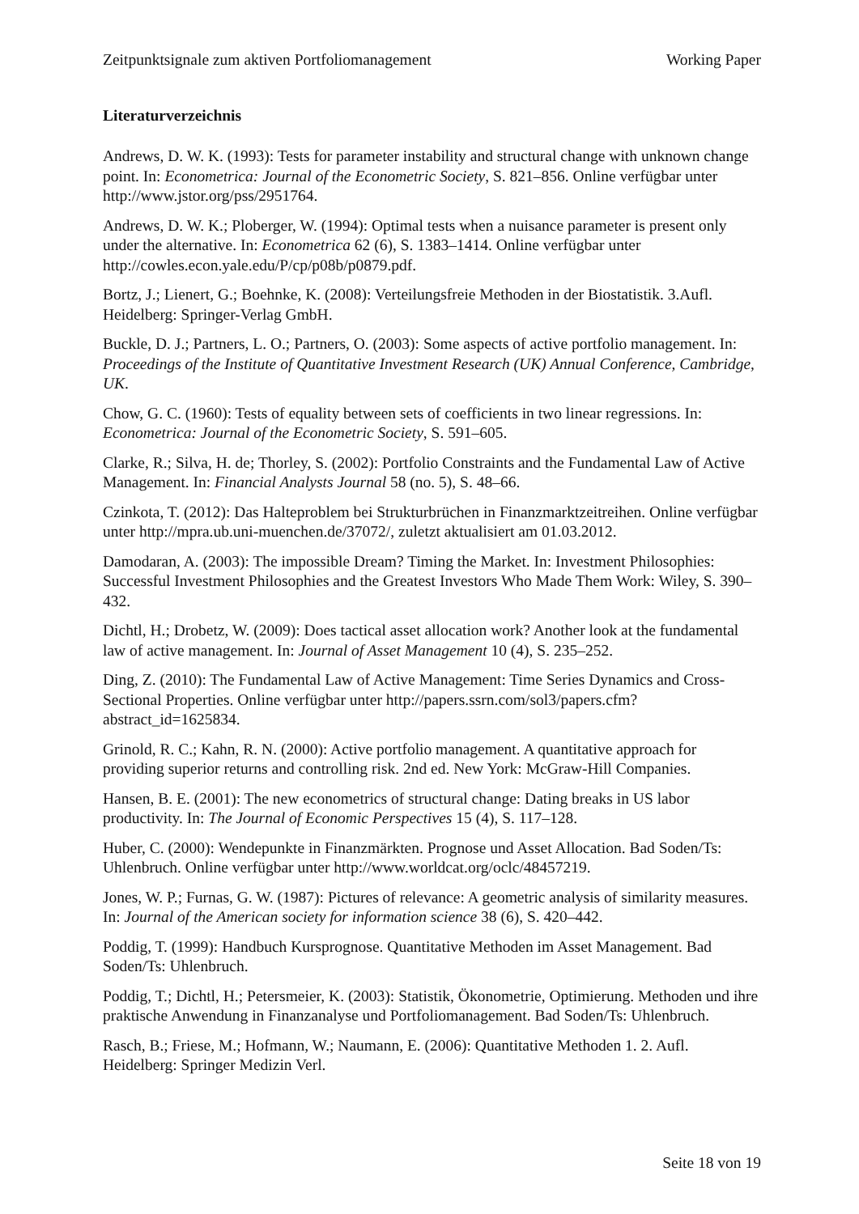Zeitpunktsignale zum aktiven Portfoliomanagement Working Paper
Literaturverzeichnis
Andrews, D. W. K. (1993): Tests for parameter instability and structural change with unknown change point. In: Econometrica: Journal of the Econometric Society, S. 821–856. Online verfügbar unter http://www.jstor.org/pss/2951764.
Andrews, D. W. K.; Ploberger, W. (1994): Optimal tests when a nuisance parameter is present only under the alternative. In: Econometrica 62 (6), S. 1383–1414. Online verfügbar unter http://cowles.econ.yale.edu/P/cp/p08b/p0879.pdf.
Bortz, J.; Lienert, G.; Boehnke, K. (2008): Verteilungsfreie Methoden in der Biostatistik. 3.Aufl. Heidelberg: Springer-Verlag GmbH.
Buckle, D. J.; Partners, L. O.; Partners, O. (2003): Some aspects of active portfolio management. In: Proceedings of the Institute of Quantitative Investment Research (UK) Annual Conference, Cambridge, UK.
Chow, G. C. (1960): Tests of equality between sets of coefficients in two linear regressions. In: Econometrica: Journal of the Econometric Society, S. 591–605.
Clarke, R.; Silva, H. de; Thorley, S. (2002): Portfolio Constraints and the Fundamental Law of Active Management. In: Financial Analysts Journal 58 (no. 5), S. 48–66.
Czinkota, T. (2012): Das Halteproblem bei Strukturbrüchen in Finanzmarktzeitreihen. Online verfügbar unter http://mpra.ub.uni-muenchen.de/37072/, zuletzt aktualisiert am 01.03.2012.
Damodaran, A. (2003): The impossible Dream? Timing the Market. In: Investment Philosophies: Successful Investment Philosophies and the Greatest Investors Who Made Them Work: Wiley, S. 390–432.
Dichtl, H.; Drobetz, W. (2009): Does tactical asset allocation work? Another look at the fundamental law of active management. In: Journal of Asset Management 10 (4), S. 235–252.
Ding, Z. (2010): The Fundamental Law of Active Management: Time Series Dynamics and Cross-Sectional Properties. Online verfügbar unter http://papers.ssrn.com/sol3/papers.cfm?abstract_id=1625834.
Grinold, R. C.; Kahn, R. N. (2000): Active portfolio management. A quantitative approach for providing superior returns and controlling risk. 2nd ed. New York: McGraw-Hill Companies.
Hansen, B. E. (2001): The new econometrics of structural change: Dating breaks in US labor productivity. In: The Journal of Economic Perspectives 15 (4), S. 117–128.
Huber, C. (2000): Wendepunkte in Finanzmärkten. Prognose und Asset Allocation. Bad Soden/Ts: Uhlenbruch. Online verfügbar unter http://www.worldcat.org/oclc/48457219.
Jones, W. P.; Furnas, G. W. (1987): Pictures of relevance: A geometric analysis of similarity measures. In: Journal of the American society for information science 38 (6), S. 420–442.
Poddig, T. (1999): Handbuch Kursprognose. Quantitative Methoden im Asset Management. Bad Soden/Ts: Uhlenbruch.
Poddig, T.; Dichtl, H.; Petersmeier, K. (2003): Statistik, Ökonometrie, Optimierung. Methoden und ihre praktische Anwendung in Finanzanalyse und Portfoliomanagement. Bad Soden/Ts: Uhlenbruch.
Rasch, B.; Friese, M.; Hofmann, W.; Naumann, E. (2006): Quantitative Methoden 1. 2. Aufl. Heidelberg: Springer Medizin Verl.
Seite 18 von 19